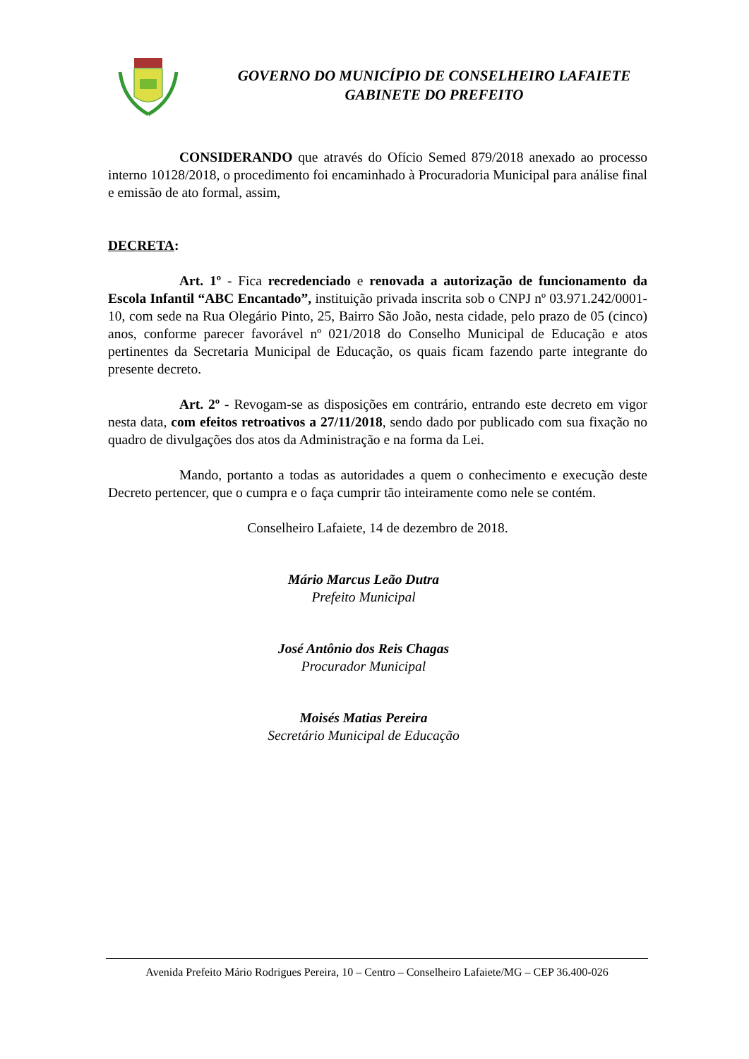GOVERNO DO MUNICÍPIO DE CONSELHEIRO LAFAIETE
GABINETE DO PREFEITO
CONSIDERANDO que através do Ofício Semed 879/2018 anexado ao processo interno 10128/2018, o procedimento foi encaminhado à Procuradoria Municipal para análise final e emissão de ato formal, assim,
DECRETA:
Art. 1º - Fica recredenciado e renovada a autorização de funcionamento da Escola Infantil “ABC Encantado”, instituição privada inscrita sob o CNPJ nº 03.971.242/0001-10, com sede na Rua Olegário Pinto, 25, Bairro São João, nesta cidade, pelo prazo de 05 (cinco) anos, conforme parecer favorável nº 021/2018 do Conselho Municipal de Educação e atos pertinentes da Secretaria Municipal de Educação, os quais ficam fazendo parte integrante do presente decreto.
Art. 2º - Revogam-se as disposições em contrário, entrando este decreto em vigor nesta data, com efeitos retroativos a 27/11/2018, sendo dado por publicado com sua fixação no quadro de divulgações dos atos da Administração e na forma da Lei.
Mando, portanto a todas as autoridades a quem o conhecimento e execução deste Decreto pertencer, que o cumpra e o faça cumprir tão inteiramente como nele se contém.
Conselheiro Lafaiete, 14 de dezembro de 2018.
Mário Marcus Leão Dutra
Prefeito Municipal
José Antônio dos Reis Chagas
Procurador Municipal
Moisés Matias Pereira
Secretário Municipal de Educação
Avenida Prefeito Mário Rodrigues Pereira, 10 – Centro – Conselheiro Lafaiete/MG – CEP 36.400-026